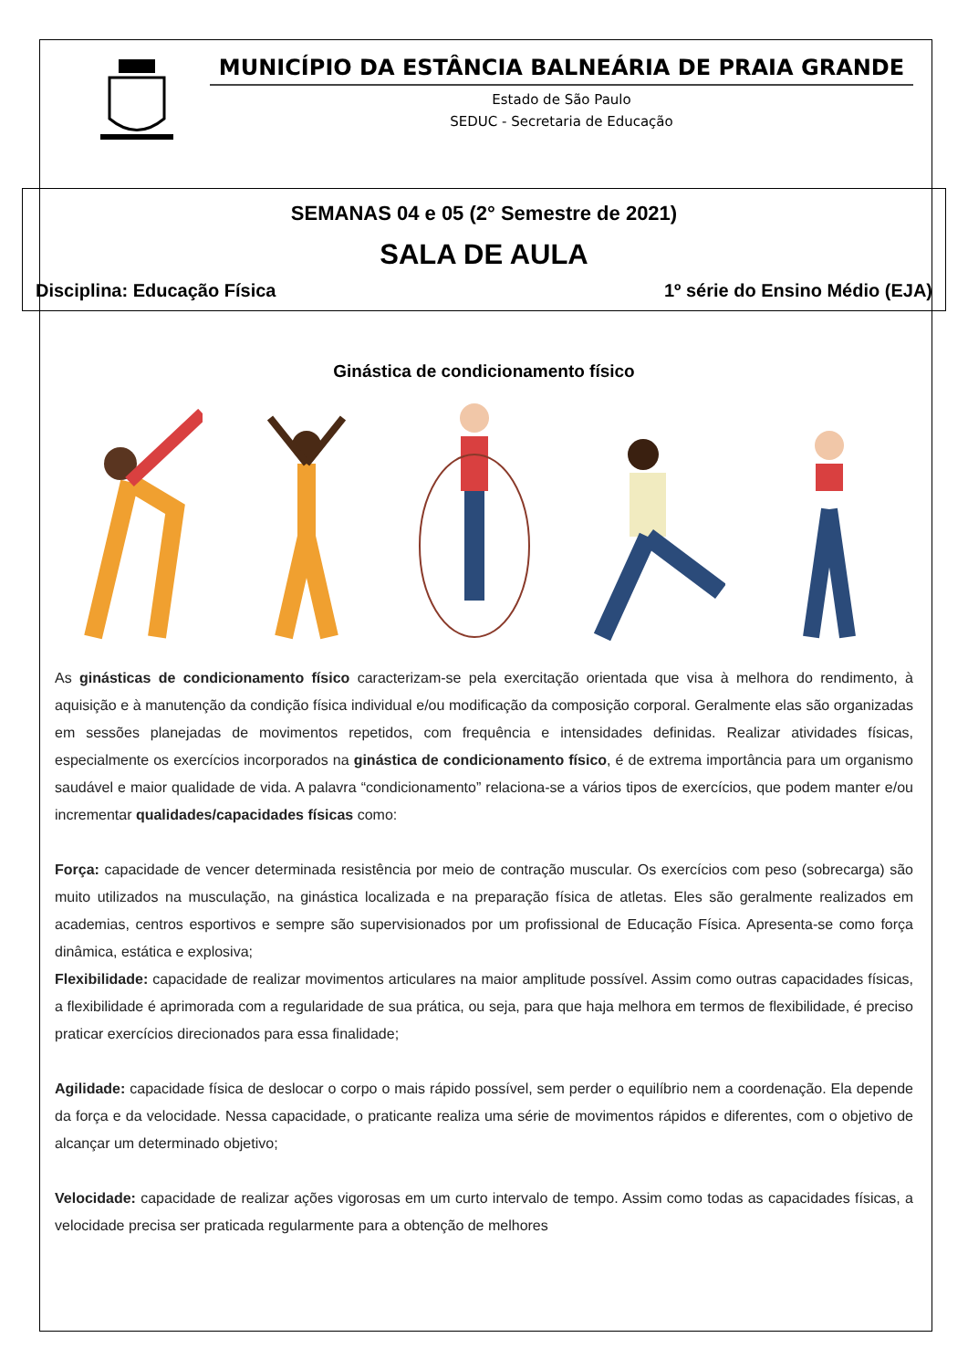MUNICÍPIO DA ESTÂNCIA BALNEÁRIA DE PRAIA GRANDE
Estado de São Paulo
SEDUC - Secretaria de Educação
SEMANAS 04 e 05 (2° Semestre de 2021)
SALA DE AULA
Disciplina: Educação Física 1º série do Ensino Médio (EJA)
Ginástica de condicionamento físico
As ginásticas de condicionamento físico caracterizam-se pela exercitação orientada que visa à melhora do rendimento, à aquisição e à manutenção da condição física individual e/ou modificação da composição corporal. Geralmente elas são organizadas em sessões planejadas de movimentos repetidos, com frequência e intensidades definidas. Realizar atividades físicas, especialmente os exercícios incorporados na ginástica de condicionamento físico, é de extrema importância para um organismo saudável e maior qualidade de vida. A palavra “condicionamento” relaciona-se a vários tipos de exercícios, que podem manter e/ou incrementar qualidades/capacidades físicas como:
Força: capacidade de vencer determinada resistência por meio de contração muscular. Os exercícios com peso (sobrecarga) são muito utilizados na musculação, na ginástica localizada e na preparação física de atletas. Eles são geralmente realizados em academias, centros esportivos e sempre são supervisionados por um profissional de Educação Física. Apresenta-se como força dinâmica, estática e explosiva;
Flexibilidade: capacidade de realizar movimentos articulares na maior amplitude possível. Assim como outras capacidades físicas, a flexibilidade é aprimorada com a regularidade de sua prática, ou seja, para que haja melhora em termos de flexibilidade, é preciso praticar exercícios direcionados para essa finalidade;
Agilidade: capacidade física de deslocar o corpo o mais rápido possível, sem perder o equilíbrio nem a coordenação. Ela depende da força e da velocidade. Nessa capacidade, o praticante realiza uma série de movimentos rápidos e diferentes, com o objetivo de alcançar um determinado objetivo;
Velocidade: capacidade de realizar ações vigorosas em um curto intervalo de tempo. Assim como todas as capacidades físicas, a velocidade precisa ser praticada regularmente para a obtenção de melhores